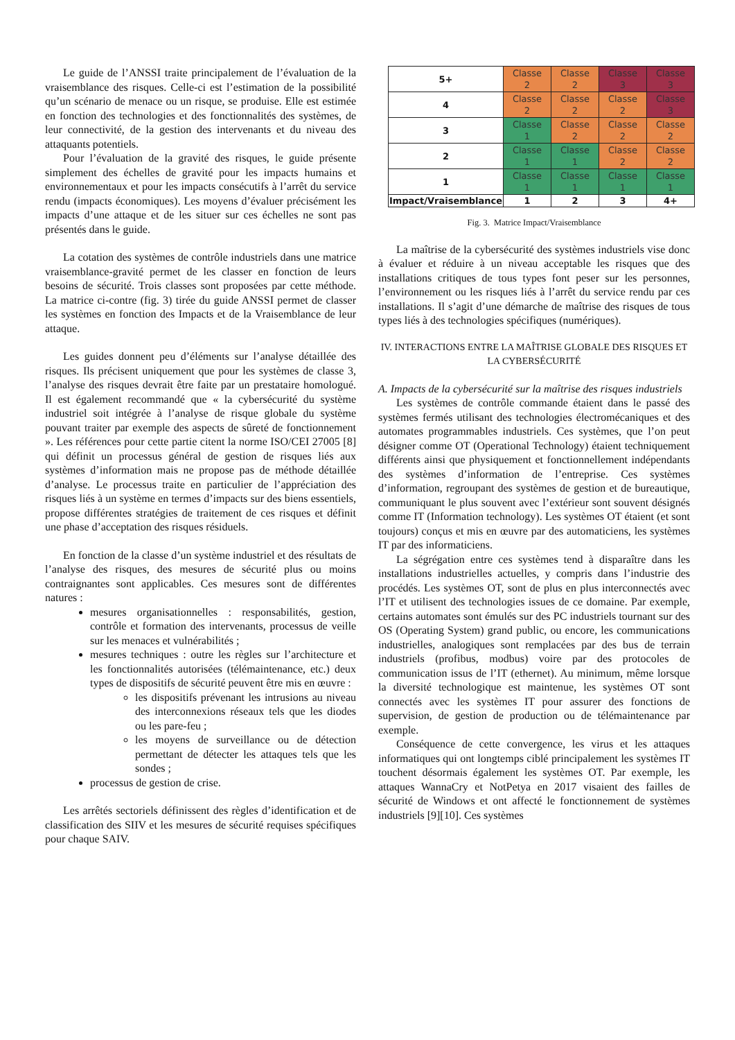Le guide de l’ANSSI traite principalement de l’évaluation de la vraisemblance des risques. Celle-ci est l’estimation de la possibilité qu’un scénario de menace ou un risque, se produise. Elle est estimée en fonction des technologies et des fonctionnalités des systèmes, de leur connectivité, de la gestion des intervenants et du niveau des attaquants potentiels.
Pour l’évaluation de la gravité des risques, le guide présente simplement des échelles de gravité pour les impacts humains et environnementaux et pour les impacts consécutifs à l’arrêt du service rendu (impacts économiques). Les moyens d’évaluer précisément les impacts d’une attaque et de les situer sur ces échelles ne sont pas présentés dans le guide.
La cotation des systèmes de contrôle industriels dans une matrice vraisemblance-gravité permet de les classer en fonction de leurs besoins de sécurité. Trois classes sont proposées par cette méthode. La matrice ci-contre (fig. 3) tirée du guide ANSSI permet de classer les systèmes en fonction des Impacts et de la Vraisemblance de leur attaque.
Les guides donnent peu d’éléments sur l’analyse détaillée des risques. Ils précisent uniquement que pour les systèmes de classe 3, l’analyse des risques devrait être faite par un prestataire homologué. Il est également recommandé que « la cybersécurité du système industriel soit intégrée à l’analyse de risque globale du système pouvant traiter par exemple des aspects de sûreté de fonctionnement ». Les références pour cette partie citent la norme ISO/CEI 27005 [8] qui définit un processus général de gestion de risques liés aux systèmes d’information mais ne propose pas de méthode détaillée d’analyse. Le processus traite en particulier de l’appréciation des risques liés à un système en termes d’impacts sur des biens essentiels, propose différentes stratégies de traitement de ces risques et définit une phase d’acceptation des risques résiduels.
En fonction de la classe d’un système industriel et des résultats de l’analyse des risques, des mesures de sécurité plus ou moins contraignantes sont applicables. Ces mesures sont de différentes natures :
mesures organisationnelles : responsabilités, gestion, contrôle et formation des intervenants, processus de veille sur les menaces et vulnérabilités ;
mesures techniques : outre les règles sur l’architecture et les fonctionnalités autorisées (télémaintenance, etc.) deux types de dispositifs de sécurité peuvent être mis en œuvre :
les dispositifs prévenant les intrusions au niveau des interconnexions réseaux tels que les diodes ou les pare-feu ;
les moyens de surveillance ou de détection permettant de détecter les attaques tels que les sondes ;
processus de gestion de crise.
Les arrêtés sectoriels définissent des règles d’identification et de classification des SIIV et les mesures de sécurité requises spécifiques pour chaque SAIV.
| 5+ | Classe 2 | Classe 2 | Classe 3 | Classe 3 |
| 4 | Classe 2 | Classe 2 | Classe 2 | Classe 3 |
| 3 | Classe 1 | Classe 2 | Classe 2 | Classe 2 |
| 2 | Classe 1 | Classe 1 | Classe 2 | Classe 2 |
| 1 | Classe 1 | Classe 1 | Classe 1 | Classe 1 |
| Impact/Vraisemblance | 1 | 2 | 3 | 4+ |
Fig. 3. Matrice Impact/Vraisemblance
La maîtrise de la cybersécurité des systèmes industriels vise donc à évaluer et réduire à un niveau acceptable les risques que des installations critiques de tous types font peser sur les personnes, l’environnement ou les risques liés à l’arrêt du service rendu par ces installations. Il s’agit d’une démarche de maîtrise des risques de tous types liés à des technologies spécifiques (numériques).
IV. INTERACTIONS ENTRE LA MAÎTRISE GLOBALE DES RISQUES ET LA CYBERSÉCURITÉ
A. Impacts de la cybersécurité sur la maîtrise des risques industriels
Les systèmes de contrôle commande étaient dans le passé des systèmes fermés utilisant des technologies électromécaniques et des automates programmables industriels. Ces systèmes, que l’on peut désigner comme OT (Operational Technology) étaient techniquement différents ainsi que physiquement et fonctionnellement indépendants des systèmes d’information de l’entreprise. Ces systèmes d’information, regroupant des systèmes de gestion et de bureautique, communiquant le plus souvent avec l’extérieur sont souvent désignés comme IT (Information technology). Les systèmes OT étaient (et sont toujours) conçus et mis en œuvre par des automaticiens, les systèmes IT par des informaticiens.
La ségrégation entre ces systèmes tend à disparaître dans les installations industrielles actuelles, y compris dans l’industrie des procédés. Les systèmes OT, sont de plus en plus interconnectés avec l’IT et utilisent des technologies issues de ce domaine. Par exemple, certains automates sont émulés sur des PC industriels tournant sur des OS (Operating System) grand public, ou encore, les communications industrielles, analogiques sont remplacées par des bus de terrain industriels (profibus, modbus) voire par des protocoles de communication issus de l’IT (ethernet). Au minimum, même lorsque la diversité technologique est maintenue, les systèmes OT sont connectés avec les systèmes IT pour assurer des fonctions de supervision, de gestion de production ou de télémaintenance par exemple.
Conséquence de cette convergence, les virus et les attaques informatiques qui ont longtemps ciblé principalement les systèmes IT touchent désormais également les systèmes OT. Par exemple, les attaques WannaCry et NotPetya en 2017 visaient des failles de sécurité de Windows et ont affecté le fonctionnement de systèmes industriels [9][10]. Ces systèmes